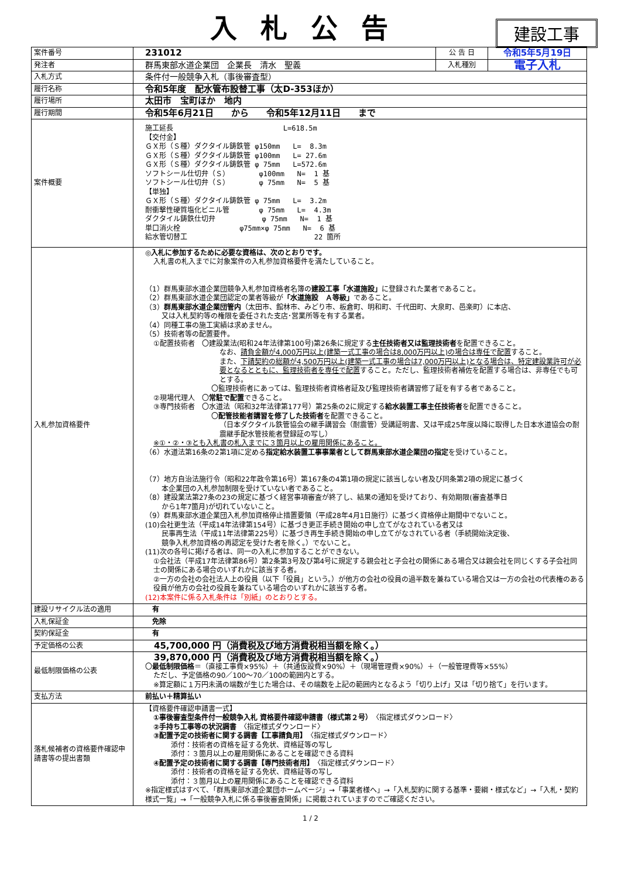入札公告
建設工事
| 案件番号 | 231012 | 公 告 日 | 令和5年5月19日 |
| 発注者 | 群馬東部水道企業団 企業長 清水 聖義 | 入札種別 | 電子入札 |
| 入札方式 | 条件付一般競争入札（事後審査型） | | |
| 履行名称 | 令和5年度 配水管布設替工事（太D-353ほか） | | |
| 履行場所 | 太田市 宝町ほか 地内 | | |
| 履行期間 | 令和5年6月21日 から 令和5年12月11日 まで | | |
| 案件概要 | 施工延長 L=618.5m 【交付金】 ＧＸ形（Ｓ種）ダクタイル鋳鉄管 φ150mm L= 8.3m ＧＸ形（Ｓ種）ダクタイル鋳鉄管 φ100mm L= 27.6m ＧＸ形（Ｓ種）ダクタイル鋳鉄管 φ 75mm L=572.6m ソフトシール仕切弁（Ｓ） φ100mm N= 1 基 ソフトシール仕切弁（Ｓ） φ 75mm N= 5 基 【単独】 ＧＸ形（Ｓ種）ダクタイル鋳鉄管 φ 75mm L= 3.2m 耐衝撃性硬質塩化ビニル管 φ 75mm L= 4.3m ダクタイル鋳鉄仕切弁 φ 75mm N= 1 基 単口消火栓 φ75mm×φ 75mm N= 6 基 給水管切替工 22 箇所 | | |
| 入札参加資格要件 | ◎入札に参加するために必要な資格は、次のとおりです。 入札書の札入までに対象案件の入札参加資格要件を満たしていること。 （1）群馬東部水道企業団競争入札参加資格者名簿の 建設工事「水道施設」 に登録された業者であること。 （2）群馬東部水道企業団認定の業者等級が 「水道施設 Ａ等級」 であること。 （3） 群馬東部水道企業団管内 （太田市、館林市、みどり市、板倉町、明和町、千代田町、大泉町、邑楽町）に本店、 又は入札契約等の権限を委任された支店･営業所等を有する業者。 （4）同種工事の施工実績は求めません。 （5）技術者等の配置要件。 ①配置技術者 〇建設業法(昭和24年法律第100号)第26条に規定する 主任技術者又は監理技術者 を配置できること。 なお、 請負金額が4,000万円以上(建築一式工事の場合は8,000万円以上)の場合は専任で配置 すること。 また、 下請契約の総額が4,500万円以上(建築一式工事の場合は7,000万円以上)となる場合は、特定建設業許可が必要となるとともに、監理技術者を専任で配置 すること。ただし、監理技術者補佐を配置する場合は、非専任でも可とする。 〇監理技術者にあっては、監理技術者資格者証及び監理技術者講習修了証を有する者であること。 ②現場代理人 〇 常駐で配置 できること。 ③専門技術者 〇水道法（昭和32年法律第177号）第25条の2に規定する 給水装置工事主任技術者 を配置できること。 〇 配管技能者講習を修了した技術者 を配置できること。 （日本ダクタイル鉄管協会の継手講習会（耐震管）受講証明書、又は平成25年度以降に取得した日本水道協会の耐震継手配水管技能者登録証の写し） ※①・②・③とも入札書の札入までに３箇月以上の雇用関係にあること。 （6）水道法第16条の2第1項に定める 指定給水装置工事事業者として群馬東部水道企業団の指定 を受けていること。 （7）地方自治法施行令（昭和22年政令第16号）第167条の4第1項の規定に該当しない者及び同条第2項の規定に基づく 本企業団の入札参加制限を受けていない者であること。 （8）建設業法第27条の23の規定に基づく経営事項審査が終了し、結果の通知を受けており、有効期限(審査基準日 から1年7箇月)が切れていないこと。 （9）群馬東部水道企業団入札参加資格停止措置要領（平成28年4月1日施行）に基づく資格停止期間中でないこと。 (10)会社更生法（平成14年法律第154号）に基づき更正手続き開始の申し立てがなされている者又は 民事再生法（平成11年法律第225号）に基づき再生手続き開始の申し立てがなされている者（手続開始決定後、 競争入札参加資格の再認定を受けた者を除く。）でないこと。 (11)次の各号に掲げる者は、同一の入札に参加することができない。 ①会社法（平成17年法律第86号）第2条第3号及び第4号に規定する親会社と子会社の関係にある場合又は親会社を同じくする子会社同士の関係にある場合のいずれかに該当する者。 ②一方の会社の会社法人上の役員（以下「役員」という。）が他方の会社の役員の過半数を兼ねている場合又は一方の会社の代表権のある役員が他方の会社の役員を兼ねている場合のいずれかに該当する者。 (12)本案件に係る入札条件は「別紙」のとおりとする。 | | |
| 建設リサイクル法の適用 | 有 | | |
| 入札保証金 | 免除 | | |
| 契約保証金 | 有 | | |
| 予定価格の公表 | 45,700,000 円（消費税及び地方消費税相当額を除く。） | | |
| 最低制限価格の公表 | 39,870,000 円（消費税及び地方消費税相当額を除く。） 〇 最低制限価格 ＝（直接工事費×95%）＋（共通仮設費×90%）＋（現場管理費×90%）＋（一般管理費等×55%） ただし、予定価格の90／100～70／100の範囲内とする。 ※算定額に１万円未満の端数が生じた場合は、その端数を上記の範囲内となるよう「切り上げ」又は「切り捨て」を行います。 | | |
| 支払方法 | 前払い＋精算払い | | |
| 落札候補者の資格要件確認申請書等の提出書類 | 【資格要件確認申請書一式】 ①事後審査型条件付一般競争入札 資格要件確認申請書（様式第２号） 〈指定様式ダウンロード〉 ②手持ち工事等の状況調書 〈指定様式ダウンロード〉 ③配置予定の技術者に関する調書【工事請負用】 〈指定様式ダウンロード〉 添付：技術者の資格を証する免状、資格証等の写し 添付：３箇月以上の雇用関係にあることを確認できる資料 ④配置予定の技術者に関する調書【専門技術者用】 〈指定様式ダウンロード〉 添付：技術者の資格を証する免状、資格証等の写し 添付：３箇月以上の雇用関係にあることを確認できる資料 ※指定様式はすべて、「群馬東部水道企業団ホームページ」→「事業者様へ」→「入札契約に関する基準・要綱・様式など」→「入札・契約様式一覧」→「一般競争入札に係る事後審査関係」に掲載されていますのでご確認ください。 | | |
1 / 2